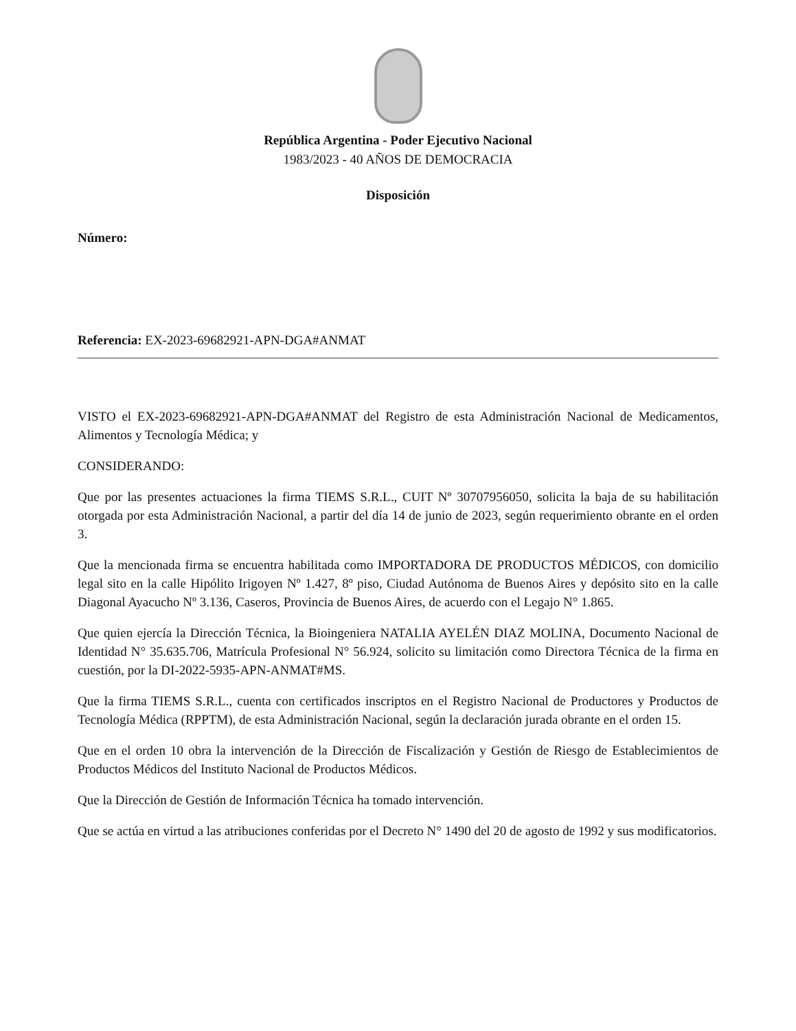República Argentina - Poder Ejecutivo Nacional
1983/2023 - 40 AÑOS DE DEMOCRACIA
Disposición
Número:
Referencia: EX-2023-69682921-APN-DGA#ANMAT
VISTO el EX-2023-69682921-APN-DGA#ANMAT del Registro de esta Administración Nacional de Medicamentos, Alimentos y Tecnología Médica; y
CONSIDERANDO:
Que por las presentes actuaciones la firma TIEMS S.R.L., CUIT Nº 30707956050, solicita la baja de su habilitación otorgada por esta Administración Nacional, a partir del día 14 de junio de 2023, según requerimiento obrante en el orden 3.
Que la mencionada firma se encuentra habilitada como IMPORTADORA DE PRODUCTOS MÉDICOS, con domicilio legal sito en la calle Hipólito Irigoyen Nº 1.427, 8º piso, Ciudad Autónoma de Buenos Aires y depósito sito en la calle Diagonal Ayacucho Nº 3.136, Caseros, Provincia de Buenos Aires, de acuerdo con el Legajo N° 1.865.
Que quien ejercía la Dirección Técnica, la Bioingeniera NATALIA AYELÉN DIAZ MOLINA, Documento Nacional de Identidad N° 35.635.706, Matrícula Profesional N° 56.924, solicito su limitación como Directora Técnica de la firma en cuestión, por la DI-2022-5935-APN-ANMAT#MS.
Que la firma TIEMS S.R.L., cuenta con certificados inscriptos en el Registro Nacional de Productores y Productos de Tecnología Médica (RPPTM), de esta Administración Nacional, según la declaración jurada obrante en el orden 15.
Que en el orden 10 obra la intervención de la Dirección de Fiscalización y Gestión de Riesgo de Establecimientos de Productos Médicos del Instituto Nacional de Productos Médicos.
Que la Dirección de Gestión de Información Técnica ha tomado intervención.
Que se actúa en virtud a las atribuciones conferidas por el Decreto N° 1490 del 20 de agosto de 1992 y sus modificatorios.